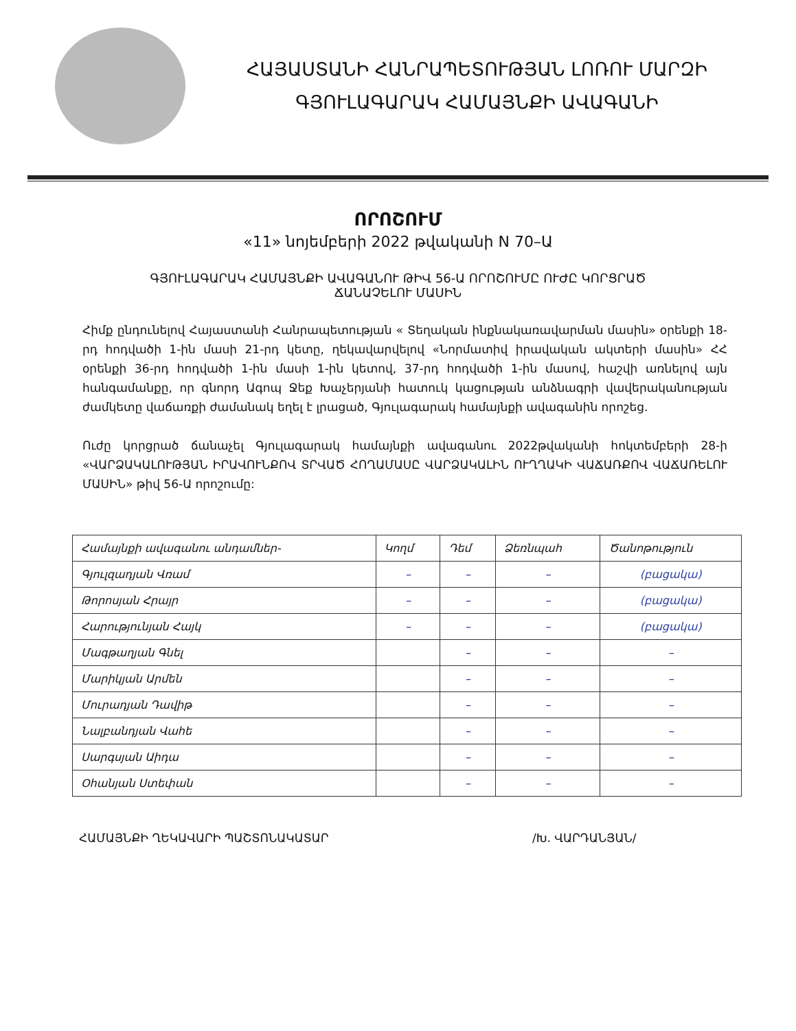ՀԱՅԱՍՏԱՆԻ ՀԱՆՐԱՊԵՏՈՒԹՅԱՆ ԼՈՌՈՒ ՄԱՐԶԻ
ԳՅՈՒԼԱԳԱՐԱԿ ՀԱՄԱՅՆՔԻ ԱՎԱԳԱՆԻ
ՈՐՈՇՈՒՄ
«11» նոյեմբերի 2022 թվականի N 70–Ա
ԳՅՈՒԼԱԳԱՐԱԿ ՀԱՄԱՅՆՔԻ ԱՎԱԳԱՆՈՒ ԹԻՎ 56-Ա ՈՐՈՇՈՒՄԸ ՈՒԺԸ ԿՈՐՑՐԱԾ
ՃԱՆԱՉԵԼՈՒ ՄԱՍԻՆ
Հիմք ընդունելով Հայաստանի Հանրապետության « Տեղական ինքնակառավարման մասին» օրենքի 18-րդ հոդվածի 1-ին մասի 21-րդ կետը, ղեկավարվելով «Նորմատիվ իրավական ակտերի մասին» ՀՀ օրենքի 36-րդ հոդվածի 1-ին մասի 1-ին կետով, 37-րդ հոդվածի 1-ին մասով, հաշվի առնելով այն հանգամանքը, որ գնորդ Ագոպ Ջեք Խաչերյանի հատուկ կացության անձնագրի վավերականության ժամկետը վաճառքի ժամանակ եղել է լրացած, Գյուլագարակ համայնքի ավագանին որոշեց.
Ուժը կորցրած ճանաչել Գյուլագարակ համայնքի ավագանու 2022թվականի հոկտեմբերի 28-ի «ՎԱՐՁԱԿԱԼՈՒԹՅԱՆ ԻՐԱՎՈՒՆՔՈՎ ՏՐՎԱԾ ՀՈՂԱՄԱՍԸ ՎԱՐՁԱԿԱԼԻՆ ՈՒՂՂԱԿԻ ՎԱՃԱՌՔՈՎ ՎԱՃԱՌԵԼՈՒ ՄԱՍԻՆ» թիվ 56-Ա որոշումը:
| Համայնքի ավագանու անդամներ- | Կողմ | Դեմ | Ձեռնպահ | Ծանոթություն |
| --- | --- | --- | --- | --- |
| Գյուլզադյան Վռամ | – | – | – | (բացակա) |
| Թորոսյան Հրայր | – | – | – | (բացակա) |
| Հարությունյան Հայկ | – | – | – | (բացակա) |
| Մագթաղյան Գնել | | – | – | – |
| Մարիկյան Արմեն | | – | – | – |
| Մուրադյան Դավիթ | | – | – | – |
| Նալբանդյան Վահե | | – | – | – |
| Սարգսյան Աիդա | | – | – | – |
| Օհանյան Ստեփան | | – | – | – |
ՀԱՄԱՅՆՔԻ ՂԵԿԱՎԱՐԻ ՊԱՇՏՈՆԱԿԱՏԱՐ /Խ. ՎԱՐԴԱՆՅԱՆ/